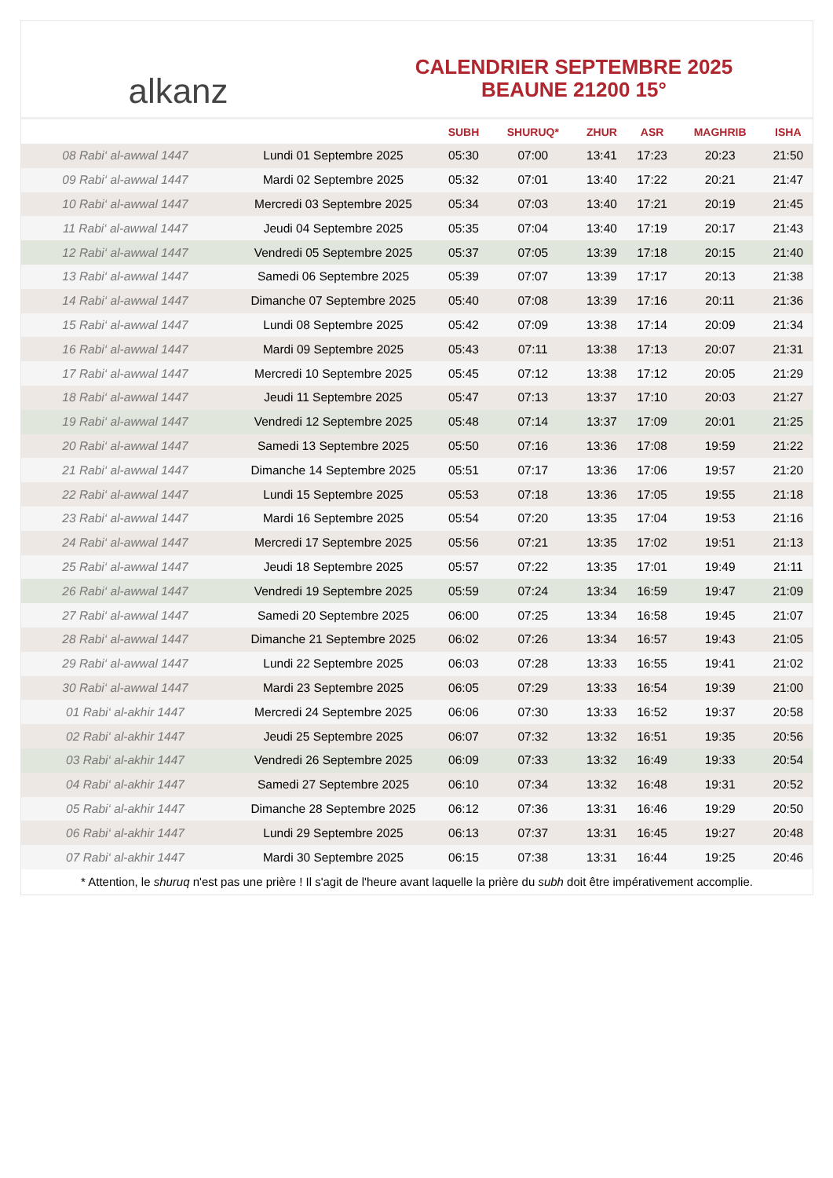alkanz
CALENDRIER SEPTEMBRE 2025
BEAUNE 21200 15°
| | | SUBH | SHURUQ* | ZHUR | ASR | MAGHRIB | ISHA |
| --- | --- | --- | --- | --- | --- | --- | --- |
| 08 Rabi‘ al-awwal 1447 | Lundi 01 Septembre 2025 | 05:30 | 07:00 | 13:41 | 17:23 | 20:23 | 21:50 |
| 09 Rabi‘ al-awwal 1447 | Mardi 02 Septembre 2025 | 05:32 | 07:01 | 13:40 | 17:22 | 20:21 | 21:47 |
| 10 Rabi‘ al-awwal 1447 | Mercredi 03 Septembre 2025 | 05:34 | 07:03 | 13:40 | 17:21 | 20:19 | 21:45 |
| 11 Rabi‘ al-awwal 1447 | Jeudi 04 Septembre 2025 | 05:35 | 07:04 | 13:40 | 17:19 | 20:17 | 21:43 |
| 12 Rabi‘ al-awwal 1447 | Vendredi 05 Septembre 2025 | 05:37 | 07:05 | 13:39 | 17:18 | 20:15 | 21:40 |
| 13 Rabi‘ al-awwal 1447 | Samedi 06 Septembre 2025 | 05:39 | 07:07 | 13:39 | 17:17 | 20:13 | 21:38 |
| 14 Rabi‘ al-awwal 1447 | Dimanche 07 Septembre 2025 | 05:40 | 07:08 | 13:39 | 17:16 | 20:11 | 21:36 |
| 15 Rabi‘ al-awwal 1447 | Lundi 08 Septembre 2025 | 05:42 | 07:09 | 13:38 | 17:14 | 20:09 | 21:34 |
| 16 Rabi‘ al-awwal 1447 | Mardi 09 Septembre 2025 | 05:43 | 07:11 | 13:38 | 17:13 | 20:07 | 21:31 |
| 17 Rabi‘ al-awwal 1447 | Mercredi 10 Septembre 2025 | 05:45 | 07:12 | 13:38 | 17:12 | 20:05 | 21:29 |
| 18 Rabi‘ al-awwal 1447 | Jeudi 11 Septembre 2025 | 05:47 | 07:13 | 13:37 | 17:10 | 20:03 | 21:27 |
| 19 Rabi‘ al-awwal 1447 | Vendredi 12 Septembre 2025 | 05:48 | 07:14 | 13:37 | 17:09 | 20:01 | 21:25 |
| 20 Rabi‘ al-awwal 1447 | Samedi 13 Septembre 2025 | 05:50 | 07:16 | 13:36 | 17:08 | 19:59 | 21:22 |
| 21 Rabi‘ al-awwal 1447 | Dimanche 14 Septembre 2025 | 05:51 | 07:17 | 13:36 | 17:06 | 19:57 | 21:20 |
| 22 Rabi‘ al-awwal 1447 | Lundi 15 Septembre 2025 | 05:53 | 07:18 | 13:36 | 17:05 | 19:55 | 21:18 |
| 23 Rabi‘ al-awwal 1447 | Mardi 16 Septembre 2025 | 05:54 | 07:20 | 13:35 | 17:04 | 19:53 | 21:16 |
| 24 Rabi‘ al-awwal 1447 | Mercredi 17 Septembre 2025 | 05:56 | 07:21 | 13:35 | 17:02 | 19:51 | 21:13 |
| 25 Rabi‘ al-awwal 1447 | Jeudi 18 Septembre 2025 | 05:57 | 07:22 | 13:35 | 17:01 | 19:49 | 21:11 |
| 26 Rabi‘ al-awwal 1447 | Vendredi 19 Septembre 2025 | 05:59 | 07:24 | 13:34 | 16:59 | 19:47 | 21:09 |
| 27 Rabi‘ al-awwal 1447 | Samedi 20 Septembre 2025 | 06:00 | 07:25 | 13:34 | 16:58 | 19:45 | 21:07 |
| 28 Rabi‘ al-awwal 1447 | Dimanche 21 Septembre 2025 | 06:02 | 07:26 | 13:34 | 16:57 | 19:43 | 21:05 |
| 29 Rabi‘ al-awwal 1447 | Lundi 22 Septembre 2025 | 06:03 | 07:28 | 13:33 | 16:55 | 19:41 | 21:02 |
| 30 Rabi‘ al-awwal 1447 | Mardi 23 Septembre 2025 | 06:05 | 07:29 | 13:33 | 16:54 | 19:39 | 21:00 |
| 01 Rabi‘ al-akhir 1447 | Mercredi 24 Septembre 2025 | 06:06 | 07:30 | 13:33 | 16:52 | 19:37 | 20:58 |
| 02 Rabi‘ al-akhir 1447 | Jeudi 25 Septembre 2025 | 06:07 | 07:32 | 13:32 | 16:51 | 19:35 | 20:56 |
| 03 Rabi‘ al-akhir 1447 | Vendredi 26 Septembre 2025 | 06:09 | 07:33 | 13:32 | 16:49 | 19:33 | 20:54 |
| 04 Rabi‘ al-akhir 1447 | Samedi 27 Septembre 2025 | 06:10 | 07:34 | 13:32 | 16:48 | 19:31 | 20:52 |
| 05 Rabi‘ al-akhir 1447 | Dimanche 28 Septembre 2025 | 06:12 | 07:36 | 13:31 | 16:46 | 19:29 | 20:50 |
| 06 Rabi‘ al-akhir 1447 | Lundi 29 Septembre 2025 | 06:13 | 07:37 | 13:31 | 16:45 | 19:27 | 20:48 |
| 07 Rabi‘ al-akhir 1447 | Mardi 30 Septembre 2025 | 06:15 | 07:38 | 13:31 | 16:44 | 19:25 | 20:46 |
* Attention, le shuruq n'est pas une prière ! Il s'agit de l'heure avant laquelle la prière du subh doit être impérativement accomplie.